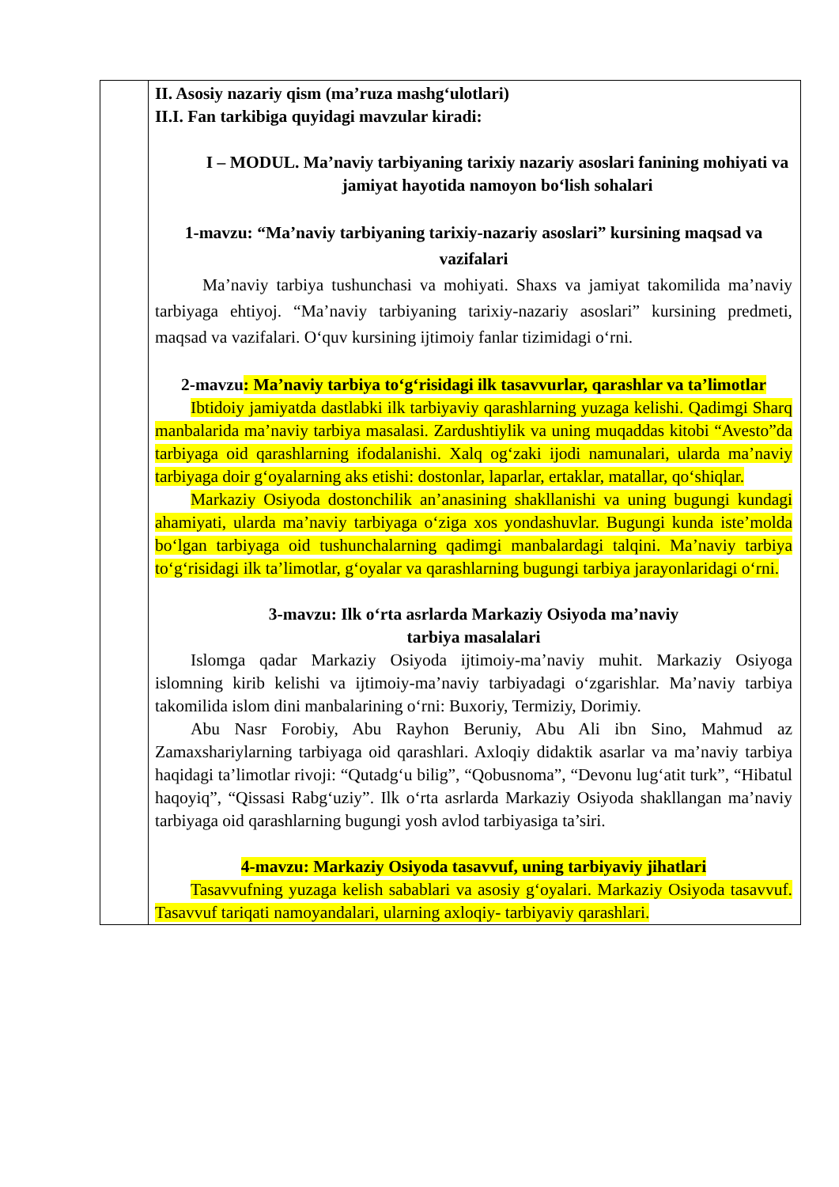| | II. Asosiy nazariy qism (ma’ruza mashg‘ulotlari) II.I. Fan tarkibiga quyidagi mavzular kiradi: I – MODUL. Ma’naviy tarbiyaning tarixiy nazariy asoslari fanining mohiyati va jamiyat hayotida namoyon bo‘lish sohalari 1-mavzu: “Ma’naviy tarbiyaning tarixiy-nazariy asoslari” kursining maqsad va vazifalari Ma’naviy tarbiya tushunchasi va mohiyati. Shaxs va jamiyat takomilida ma’naviy tarbiyaga ehtiyoj. “Ma’naviy tarbiyaning tarixiy-nazariy asoslari” kursining predmeti, maqsad va vazifalari. O‘quv kursining ijtimoiy fanlar tizimidagi o‘rni. 2-mavzu : Ma’naviy tarbiya to‘g‘risidagi ilk tasavvurlar, qarashlar va ta’limotlar Ibtidoiy jamiyatda dastlabki ilk tarbiyaviy qarashlarning yuzaga kelishi. Qadimgi Sharq manbalarida ma’naviy tarbiya masalasi. Zardushtiylik va uning muqaddas kitobi “Avesto”da tarbiyaga oid qarashlarning ifodalanishi. Xalq og‘zaki ijodi namunalari, ularda ma’naviy tarbiyaga doir g‘oyalarning aks etishi: dostonlar, laparlar, ertaklar, matallar, qo‘shiqlar. Markaziy Osiyoda dostonchilik an’anasining shakllanishi va uning bugungi kundagi ahamiyati, ularda ma’naviy tarbiyaga o‘ziga xos yondashuvlar. Bugungi kunda iste’molda bo‘lgan tarbiyaga oid tushunchalarning qadimgi manbalardagi talqini. Ma’naviy tarbiya to‘g‘risidagi ilk ta’limotlar, g‘oyalar va qarashlarning bugungi tarbiya jarayonlaridagi o‘rni. 3-mavzu: Ilk o‘rta asrlarda Markaziy Osiyoda ma’naviy tarbiya masalalari Islomga qadar Markaziy Osiyoda ijtimoiy-ma’naviy muhit. Markaziy Osiyoga islomning kirib kelishi va ijtimoiy-ma’naviy tarbiyadagi o‘zgarishlar. Ma’naviy tarbiya takomilida islom dini manbalarining o‘rni: Buxoriy, Termiziy, Dorimiy. Abu Nasr Forobiy, Abu Rayhon Beruniy, Abu Ali ibn Sino, Mahmud az Zamaxshariylarning tarbiyaga oid qarashlari. Axloqiy didaktik asarlar va ma’naviy tarbiya haqidagi ta’limotlar rivoji: “Qutadg‘u bilig”, “Qobusnoma”, “Devonu lug‘atit turk”, “Hibatul haqoyiq”, “Qissasi Rabg‘uziy”. Ilk o‘rta asrlarda Markaziy Osiyoda shakllangan ma’naviy tarbiyaga oid qarashlarning bugungi yosh avlod tarbiyasiga ta’siri. 4-mavzu: Markaziy Osiyoda tasavvuf, uning tarbiyaviy jihatlari Tasavvufning yuzaga kelish sabablari va asosiy g‘oyalari. Markaziy Osiyoda tasavvuf. Tasavvuf tariqati namoyandalari, ularning axloqiy- tarbiyaviy qarashlari. |